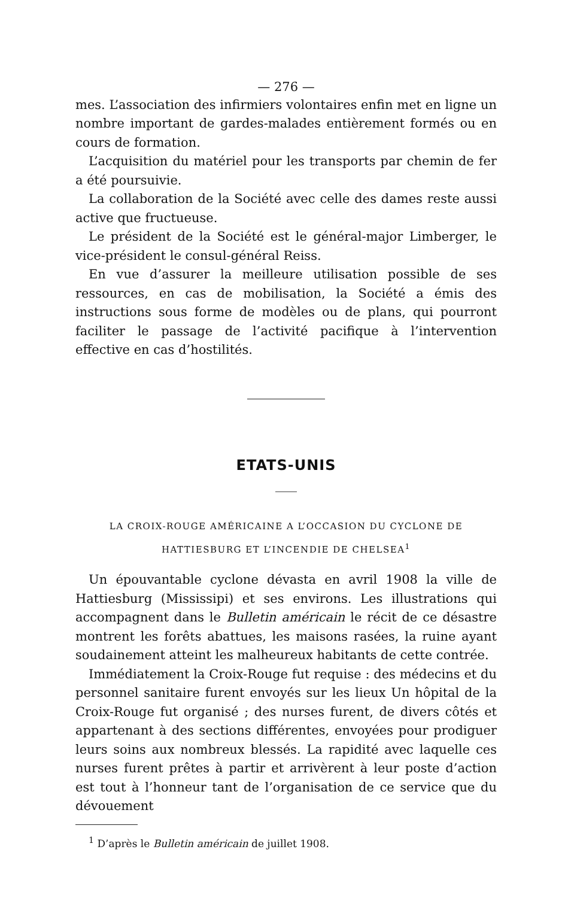— 276 —
mes. L’association des infirmiers volontaires enfin met en ligne un nombre important de gardes-malades entièrement formés ou en cours de formation.
L’acquisition du matériel pour les transports par chemin de fer a été poursuivie.
La collaboration de la Société avec celle des dames reste aussi active que fructueuse.
Le président de la Société est le général-major Limberger, le vice-président le consul-général Reiss.
En vue d’assurer la meilleure utilisation possible de ses ressources, en cas de mobilisation, la Société a émis des instructions sous forme de modèles ou de plans, qui pourront faciliter le passage de l’activité pacifique à l’intervention effective en cas d’hostilités.
ETATS-UNIS
LA CROIX-ROUGE AMÉRICAINE A L’OCCASION DU CYCLONE DE
HATTIESBURG ET L’INCENDIE DE CHELSEA<sup>1</sup>
Un épouvantable cyclone dévasta en avril 1908 la ville de Hattiesburg (Mississipi) et ses environs. Les illustrations qui accompagnent dans le Bulletin américain le récit de ce désastre montrent les forêts abattues, les maisons rasées, la ruine ayant soudainement atteint les malheureux habitants de cette contrée.
Immédiatement la Croix-Rouge fut requise : des médecins et du personnel sanitaire furent envoyés sur les lieux Un hôpital de la Croix-Rouge fut organisé ; des nurses furent, de divers côtés et appartenant à des sections différentes, envoyées pour prodiguer leurs soins aux nombreux blessés. La rapidité avec laquelle ces nurses furent prêtes à partir et arrivèrent à leur poste d’action est tout à l’honneur tant de l’organisation de ce service que du dévouement
<sup>1</sup> D’après le Bulletin américain de juillet 1908.